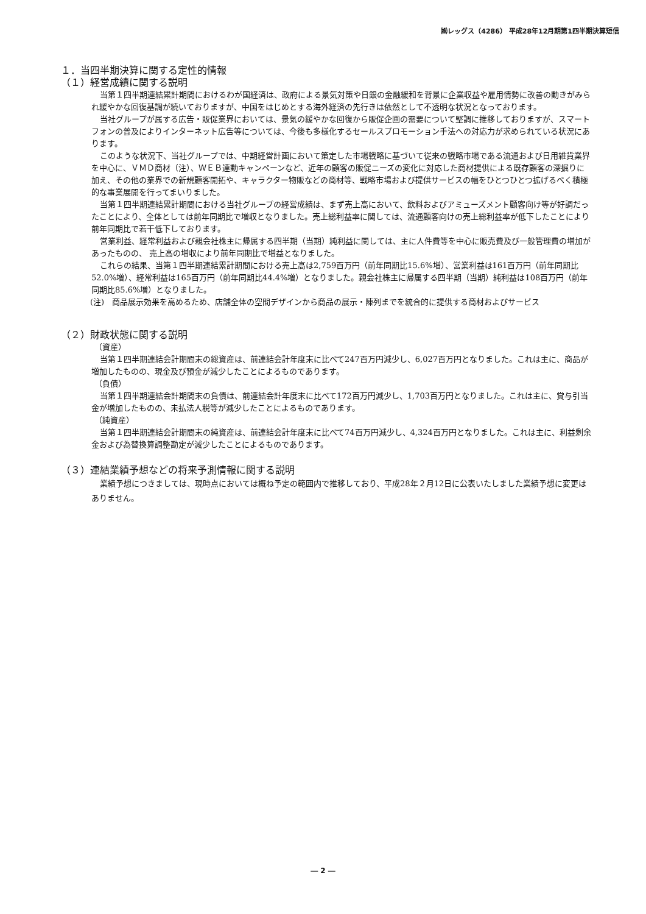㈱レッグス（4286） 平成28年12月期第1四半期決算短信
１．当四半期決算に関する定性的情報
（１）経営成績に関する説明
当第１四半期連結累計期間におけるわが国経済は、政府による景気対策や日銀の金融緩和を背景に企業収益や雇用情勢に改善の動きがみられ緩やかな回復基調が続いておりますが、中国をはじめとする海外経済の先行きは依然として不透明な状況となっております。
当社グループが属する広告・販促業界においては、景気の緩やかな回復から販促企画の需要について堅調に推移しておりますが、スマートフォンの普及によりインターネット広告等については、今後も多様化するセールスプロモーション手法への対応力が求められている状況にあります。
このような状況下、当社グループでは、中期経営計画において策定した市場戦略に基づいて従来の戦略市場である流通および日用雑貨業界を中心に、ＶＭＤ商材（注）、ＷＥＢ連動キャンペーンなど、近年の顧客の販促ニーズの変化に対応した商材提供による既存顧客の深掘りに加え、その他の業界での新規顧客開拓や、キャラクター物販などの商材等、戦略市場および提供サービスの幅をひとつひとつ拡げるべく積極的な事業展開を行ってまいりました。
当第１四半期連結累計期間における当社グループの経営成績は、まず売上高において、飲料およびアミューズメント顧客向け等が好調だったことにより、全体としては前年同期比で増収となりました。売上総利益率に関しては、流通顧客向けの売上総利益率が低下したことにより前年同期比で若干低下しております。
営業利益、経常利益および親会社株主に帰属する四半期（当期）純利益に関しては、主に人件費等を中心に販売費及び一般管理費の増加があったものの、 売上高の増収により前年同期比で増益となりました。
これらの結果、当第１四半期連結累計期間における売上高は2,759百万円（前年同期比15.6%増）、営業利益は161百万円（前年同期比52.0%増）、経常利益は165百万円（前年同期比44.4%増）となりました。親会社株主に帰属する四半期（当期）純利益は108百万円（前年同期比85.6%増）となりました。
(注)　商品展示効果を高めるため、店舗全体の空間デザインから商品の展示・陳列までを統合的に提供する商材およびサービス
（２）財政状態に関する説明
（資産）
当第１四半期連結会計期間末の総資産は、前連結会計年度末に比べて247百万円減少し、6,027百万円となりました。これは主に、商品が増加したものの、現金及び預金が減少したことによるものであります。
（負債）
当第１四半期連結会計期間末の負債は、前連結会計年度末に比べて172百万円減少し、1,703百万円となりました。これは主に、賞与引当金が増加したものの、未払法人税等が減少したことによるものであります。
（純資産）
当第１四半期連結会計期間末の純資産は、前連結会計年度末に比べて74百万円減少し、4,324百万円となりました。これは主に、利益剰余金および為替換算調整勘定が減少したことによるものであります。
（３）連結業績予想などの将来予測情報に関する説明
業績予想につきましては、現時点においては概ね予定の範囲内で推移しており、平成28年２月12日に公表いたしました業績予想に変更はありません。
― 2 ―